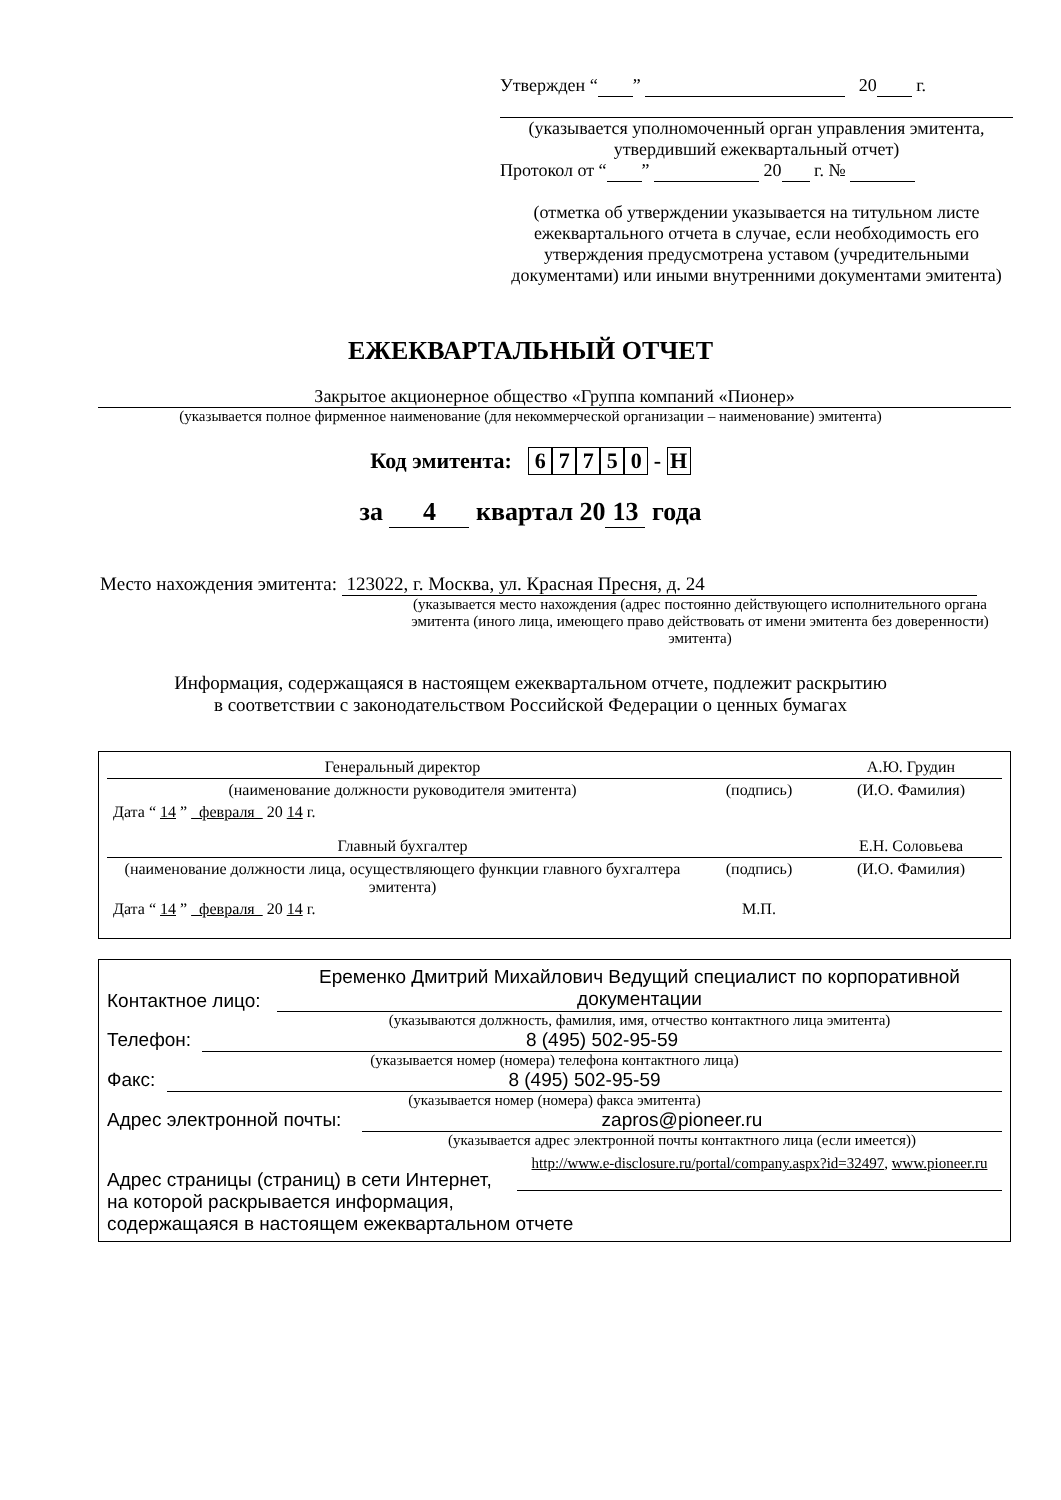Утвержден “ ” 20 г.
(указывается уполномоченный орган управления эмитента,
утвердивший ежеквартальный отчет)
Протокол от “ ” 20 г. №
(отметка об утверждении указывается на титульном листе ежеквартального отчета в случае, если необходимость его утверждения предусмотрена уставом (учредительными документами) или иными внутренними документами эмитента)
ЕЖЕКВАРТАЛЬНЫЙ ОТЧЕТ
Закрытое акционерное общество «Группа компаний «Пионер»
(указывается полное фирменное наименование (для некоммерческой организации – наименование) эмитента)
Код эмитента: 67750 - Н
за 4 квартал 20 13 года
Место нахождения эмитента: 123022, г. Москва, ул. Красная Пресня, д. 24
(указывается место нахождения (адрес постоянно действующего исполнительного органа эмитента (иного лица, имеющего право действовать от имени эмитента без доверенности) эмитента)
Информация, содержащаяся в настоящем ежеквартальном отчете, подлежит раскрытию
в соответствии с законодательством Российской Федерации о ценных бумагах
| Генеральный директор | | А.Ю. Грудин |
| (наименование должности руководителя эмитента) | (подпись) | (И.О. Фамилия) |
| Дата “ 14 ” февраля 20 14 г. | | |
| Главный бухгалтер | | Е.Н. Соловьева |
| (наименование должности лица, осуществляющего функции главного бухгалтера эмитента) | (подпись) | (И.О. Фамилия) |
| Дата “ 14 ” февраля 20 14 г. | М.П. | |
Контактное лицо: Еременко Дмитрий Михайлович Ведущий специалист по корпоративной документации
(указываются должность, фамилия, имя, отчество контактного лица эмитента)
Телефон: 8 (495) 502-95-59
(указывается номер (номера) телефона контактного лица)
Факс: 8 (495) 502-95-59
(указывается номер (номера) факса эмитента)
Адрес электронной почты: zapros@pioneer.ru
(указывается адрес электронной почты контактного лица (если имеется))
Адрес страницы (страниц) в сети Интернет, http://www.e-disclosure.ru/portal/company.aspx?id=32497, www.pioneer.ru
на которой раскрывается информация,
содержащаяся в настоящем ежеквартальном отчете